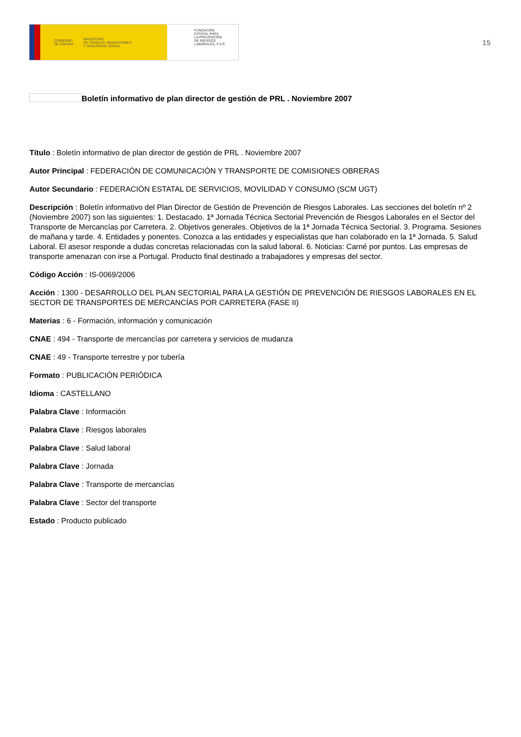GOBIERNO
DE ESPAÑA MINISTERIO
DE TRABAJO, MIGRACIONES
Y SEGURIDAD SOCIAL
FUNDACIÓN
ESTATAL PARA
LA PREVENCIÓN
DE RIESGOS
LABORALES, F.S.P.
15
Boletín informativo de plan director de gestión de PRL . Noviembre 2007
Título : Boletín informativo de plan director de gestión de PRL . Noviembre 2007
Autor Principal : FEDERACIÓN DE COMUNICACIÓN Y TRANSPORTE DE COMISIONES OBRERAS
Autor Secundario : FEDERACIÓN ESTATAL DE SERVICIOS, MOVILIDAD Y CONSUMO (SCM UGT)
Descripción : Boletín informativo del Plan Director de Gestión de Prevención de Riesgos Laborales. Las secciones del boletín nº 2 (Noviembre 2007) son las siguientes: 1. Destacado. 1ª Jornada Técnica Sectorial Prevención de Riesgos Laborales en el Sector del Transporte de Mercancías por Carretera. 2. Objetivos generales. Objetivos de la 1ª Jornada Técnica Sectorial. 3. Programa. Sesiones de mañana y tarde. 4. Entidades y ponentes. Conozca a las entidades y especialistas que han colaborado en la 1ª Jornada. 5. Salud Laboral. El asesor responde a dudas concretas relacionadas con la salud laboral. 6. Noticias: Carné por puntos. Las empresas de transporte amenazan con irse a Portugal. Producto final destinado a trabajadores y empresas del sector.
Código Acción : IS-0069/2006
Acción : 1300 - DESARROLLO DEL PLAN SECTORIAL PARA LA GESTIÓN DE PREVENCIÓN DE RIESGOS LABORALES EN EL SECTOR DE TRANSPORTES DE MERCANCÍAS POR CARRETERA (FASE II)
Materias : 6 - Formación, información y comunicación
CNAE : 494 - Transporte de mercancías por carretera y servicios de mudanza
CNAE : 49 - Transporte terrestre y por tubería
Formato : PUBLICACIÓN PERIÓDICA
Idioma : CASTELLANO
Palabra Clave : Información
Palabra Clave : Riesgos laborales
Palabra Clave : Salud laboral
Palabra Clave : Jornada
Palabra Clave : Transporte de mercancías
Palabra Clave : Sector del transporte
Estado : Producto publicado